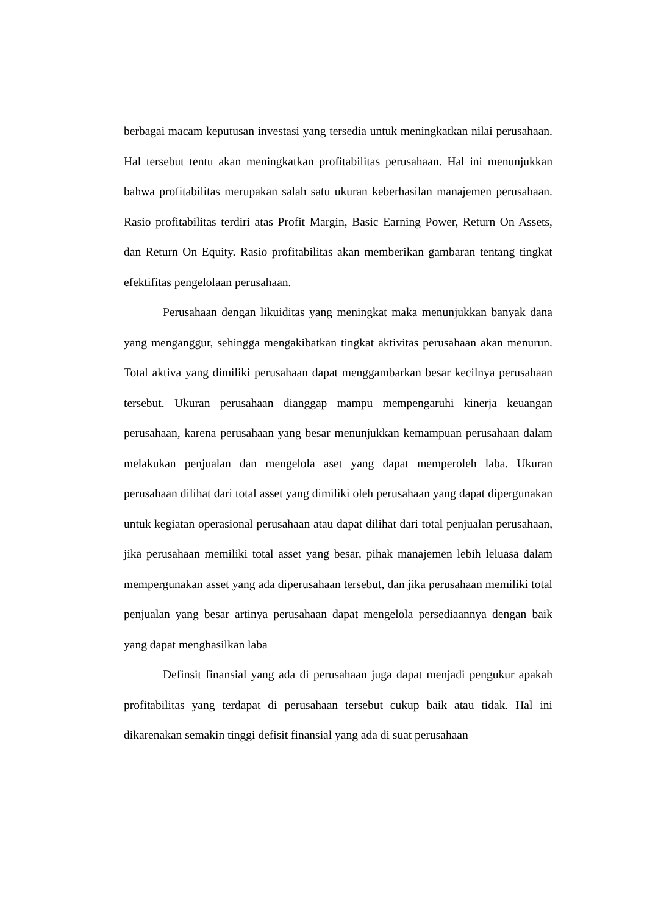berbagai macam keputusan investasi yang tersedia untuk meningkatkan nilai perusahaan. Hal tersebut tentu akan meningkatkan profitabilitas perusahaan. Hal ini menunjukkan bahwa profitabilitas merupakan salah satu ukuran keberhasilan manajemen perusahaan. Rasio profitabilitas terdiri atas Profit Margin, Basic Earning Power, Return On Assets, dan Return On Equity. Rasio profitabilitas akan memberikan gambaran tentang tingkat efektifitas pengelolaan perusahaan.
Perusahaan dengan likuiditas yang meningkat maka menunjukkan banyak dana yang menganggur, sehingga mengakibatkan tingkat aktivitas perusahaan akan menurun. Total aktiva yang dimiliki perusahaan dapat menggambarkan besar kecilnya perusahaan tersebut. Ukuran perusahaan dianggap mampu mempengaruhi kinerja keuangan perusahaan, karena perusahaan yang besar menunjukkan kemampuan perusahaan dalam melakukan penjualan dan mengelola aset yang dapat memperoleh laba. Ukuran perusahaan dilihat dari total asset yang dimiliki oleh perusahaan yang dapat dipergunakan untuk kegiatan operasional perusahaan atau dapat dilihat dari total penjualan perusahaan, jika perusahaan memiliki total asset yang besar, pihak manajemen lebih leluasa dalam mempergunakan asset yang ada diperusahaan tersebut, dan jika perusahaan memiliki total penjualan yang besar artinya perusahaan dapat mengelola persediaannya dengan baik yang dapat menghasilkan laba
Definsit finansial yang ada di perusahaan juga dapat menjadi pengukur apakah profitabilitas yang terdapat di perusahaan tersebut cukup baik atau tidak. Hal ini dikarenakan semakin tinggi defisit finansial yang ada di suat perusahaan